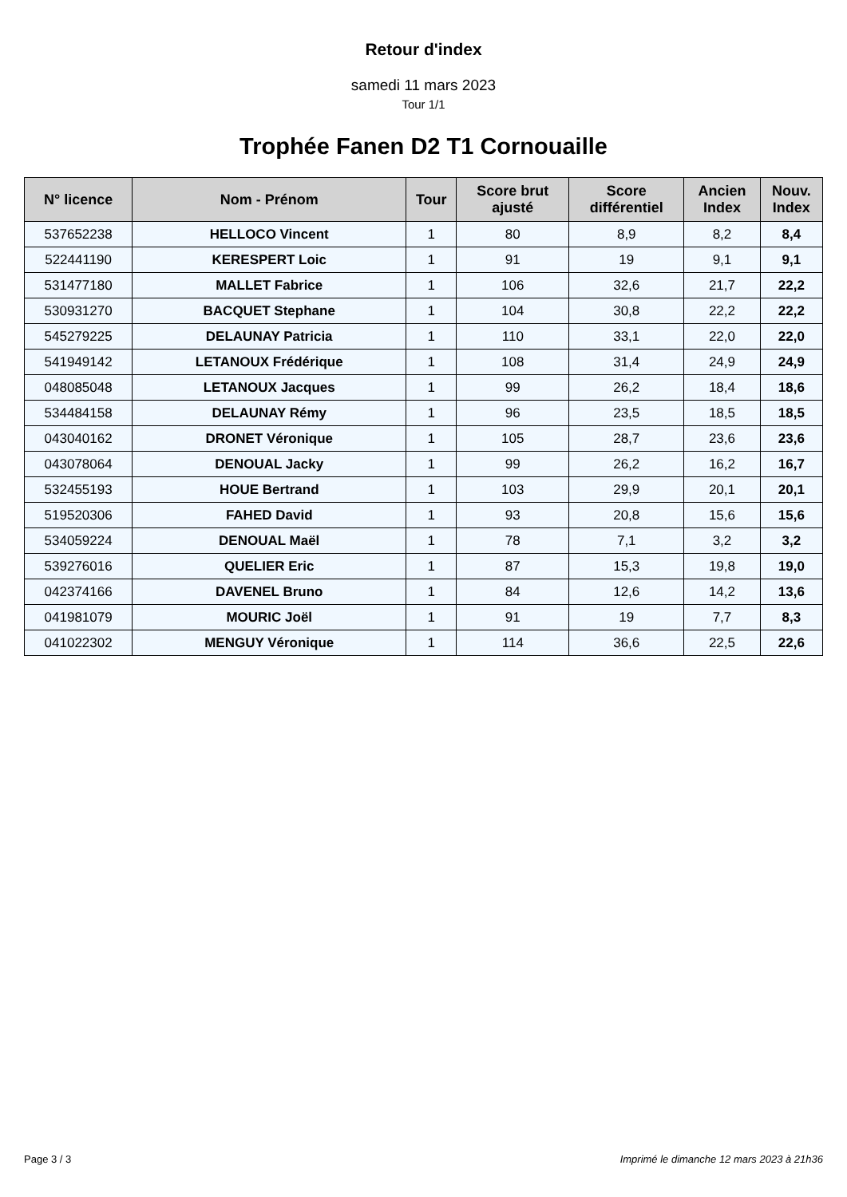Retour d'index
samedi 11 mars 2023
Tour 1/1
Trophée Fanen D2 T1 Cornouaille
| N° licence | Nom - Prénom | Tour | Score brut ajusté | Score différentiel | Ancien Index | Nouv. Index |
| --- | --- | --- | --- | --- | --- | --- |
| 537652238 | HELLOCO Vincent | 1 | 80 | 8,9 | 8,2 | 8,4 |
| 522441190 | KERESPERT Loic | 1 | 91 | 19 | 9,1 | 9,1 |
| 531477180 | MALLET Fabrice | 1 | 106 | 32,6 | 21,7 | 22,2 |
| 530931270 | BACQUET Stephane | 1 | 104 | 30,8 | 22,2 | 22,2 |
| 545279225 | DELAUNAY Patricia | 1 | 110 | 33,1 | 22,0 | 22,0 |
| 541949142 | LETANOUX Frédérique | 1 | 108 | 31,4 | 24,9 | 24,9 |
| 048085048 | LETANOUX Jacques | 1 | 99 | 26,2 | 18,4 | 18,6 |
| 534484158 | DELAUNAY Rémy | 1 | 96 | 23,5 | 18,5 | 18,5 |
| 043040162 | DRONET Véronique | 1 | 105 | 28,7 | 23,6 | 23,6 |
| 043078064 | DENOUAL Jacky | 1 | 99 | 26,2 | 16,2 | 16,7 |
| 532455193 | HOUE Bertrand | 1 | 103 | 29,9 | 20,1 | 20,1 |
| 519520306 | FAHED David | 1 | 93 | 20,8 | 15,6 | 15,6 |
| 534059224 | DENOUAL Maël | 1 | 78 | 7,1 | 3,2 | 3,2 |
| 539276016 | QUELIER Eric | 1 | 87 | 15,3 | 19,8 | 19,0 |
| 042374166 | DAVENEL Bruno | 1 | 84 | 12,6 | 14,2 | 13,6 |
| 041981079 | MOURIC Joël | 1 | 91 | 19 | 7,7 | 8,3 |
| 041022302 | MENGUY Véronique | 1 | 114 | 36,6 | 22,5 | 22,6 |
Page 3 / 3 Imprimé le dimanche 12 mars 2023 à 21h36